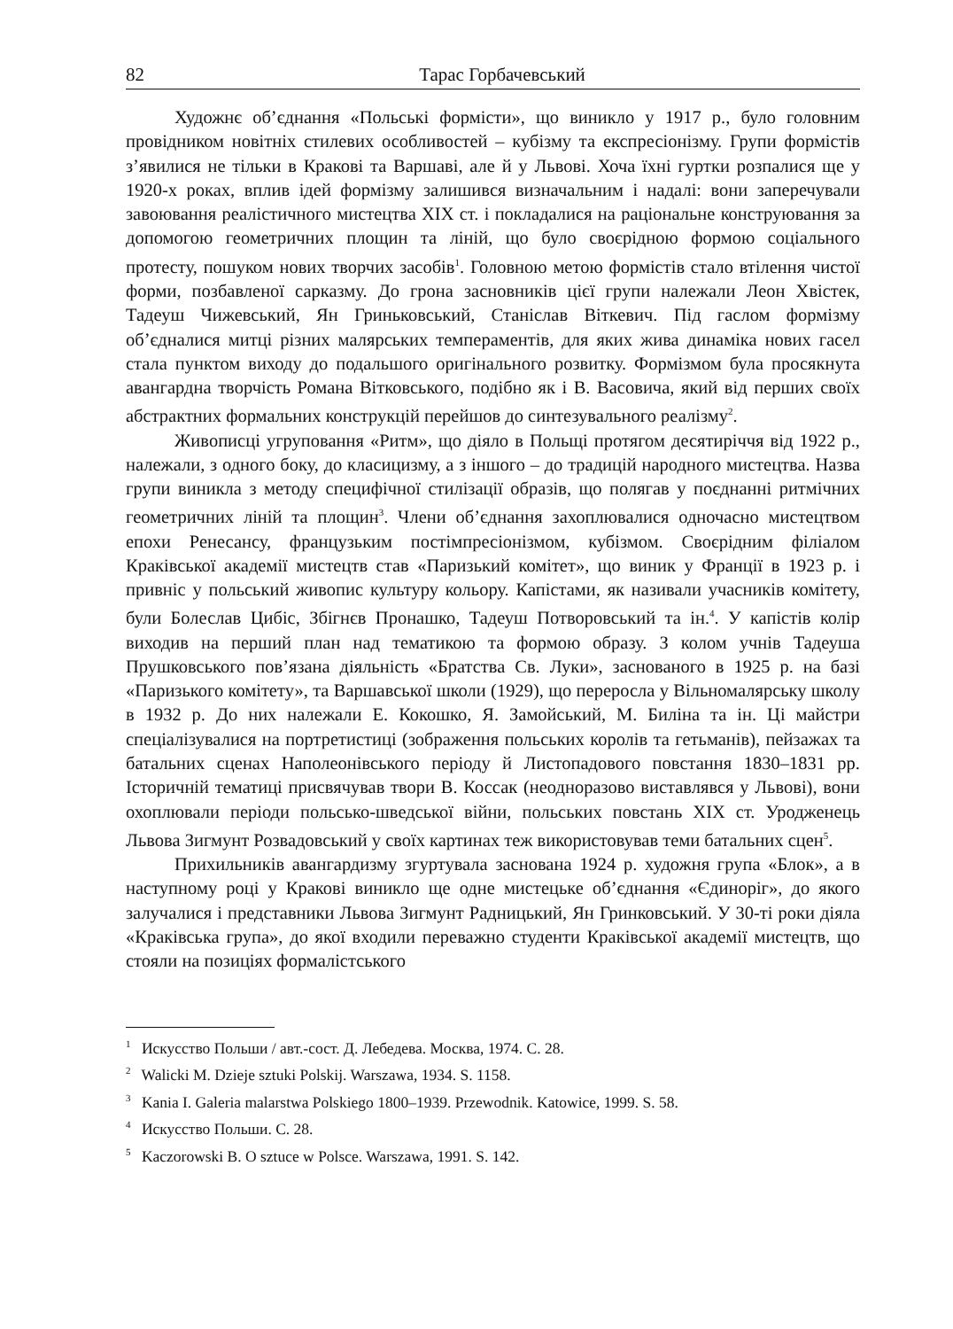82 Тарас Горбачевський
Художнє об’єднання «Польські формісти», що виникло у 1917 р., було головним провідником новітніх стилевих особливостей – кубізму та експресіонізму. Групи формістів з’явилися не тільки в Кракові та Варшаві, але й у Львові. Хоча їхні гуртки розпалися ще у 1920-х роках, вплив ідей формізму залишився визначальним і надалі: вони заперечували завоювання реалістичного мистецтва XIX ст. і покладалися на раціональне конструювання за допомогою геометричних площин та ліній, що було своєрідною формою соціального протесту, пошуком нових творчих засобів<sup>1</sup>. Головною метою формістів стало втілення чистої форми, позбавленої сарказму. До грона засновників цієї групи належали Леон Хвістек, Тадеуш Чижевський, Ян Гриньковський, Станіслав Віткевич. Під гаслом формізму об’єдналися митці різних малярських темпераментів, для яких жива динаміка нових гасел стала пунктом виходу до подальшого оригінального розвитку. Формізмом була просякнута авангардна творчість Романа Вітковського, подібно як і В. Васовича, який від перших своїх абстрактних формальних конструкцій перейшов до синтезувального реалізму<sup>2</sup>.
Живописці угруповання «Ритм», що діяло в Польщі протягом десятиріччя від 1922 р., належали, з одного боку, до класицизму, а з іншого – до традицій народного мистецтва. Назва групи виникла з методу специфічної стилізації образів, що полягав у поєднанні ритмічних геометричних ліній та площин<sup>3</sup>. Члени об’єднання захоплювалися одночасно мистецтвом епохи Ренесансу, французьким постімпресіонізмом, кубізмом. Своєрідним філіалом Краківської академії мистецтв став «Паризький комітет», що виник у Франції в 1923 р. і привніс у польський живопис культуру кольору. Капістами, як називали учасників комітету, були Болеслав Цибіс, Збігнєв Пронашко, Тадеуш Потворовський та ін.<sup>4</sup>. У капістів колір виходив на перший план над тематикою та формою образу. З колом учнів Тадеуша Прушковського пов’язана діяльність «Братства Св. Луки», заснованого в 1925 р. на базі «Паризького комітету», та Варшавської школи (1929), що переросла у Вільномалярську школу в 1932 р. До них належали Е. Кокошко, Я. Замойський, М. Биліна та ін. Ці майстри спеціалізувалися на портретистиці (зображення польських королів та гетьманів), пейзажах та батальних сценах Наполеонівського періоду й Листопадового повстання 1830–1831 рр. Історичній тематиці присвячував твори В. Коссак (неодноразово виставлявся у Львові), вони охоплювали періоди польсько-шведської війни, польських повстань XIX ст. Уродженець Львова Зигмунт Розвадовський у своїх картинах теж використовував теми батальних сцен<sup>5</sup>.
Прихильників авангардизму згуртувала заснована 1924 р. художня група «Блок», а в наступному році у Кракові виникло ще одне мистецьке об’єднання «Єдиноріг», до якого залучалися і представники Львова Зигмунт Радницький, Ян Гринковський. У 30-ті роки діяла «Краківська група», до якої входили переважно студенти Краківської академії мистецтв, що стояли на позиціях формалістського
<sup>1</sup> Искусство Польши / авт.-сост. Д. Лебедева. Москва, 1974. С. 28.
<sup>2</sup> Walicki M. Dzieje sztuki Polskij. Warszawa, 1934. S. 1158.
<sup>3</sup> Kania I. Galeria malarstwa Polskiego 1800–1939. Przewodnik. Katowice, 1999. S. 58.
<sup>4</sup> Искусство Польши. С. 28.
<sup>5</sup> Kaczorowski B. O sztuce w Polsce. Warszawa, 1991. S. 142.